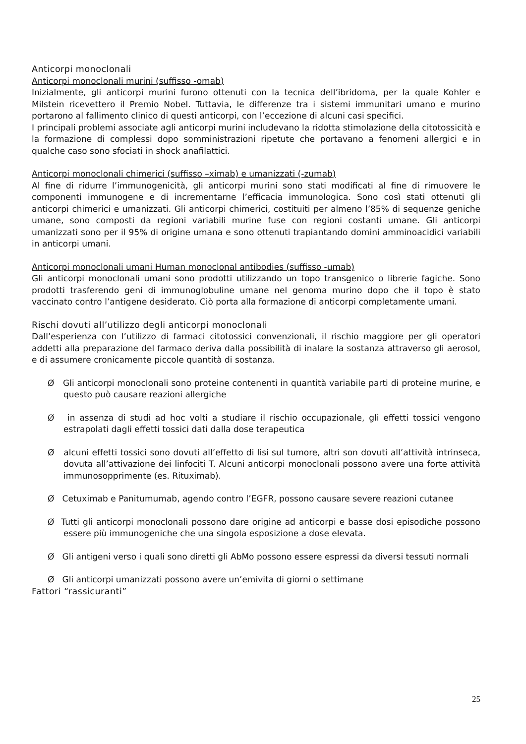Anticorpi monoclonali
Anticorpi monoclonali murini (suffisso -omab)
Inizialmente, gli anticorpi murini furono ottenuti con la tecnica dell’ibridoma, per la quale Kohler e Milstein ricevettero il Premio Nobel. Tuttavia, le differenze tra i sistemi immunitari umano e murino portarono al fallimento clinico di questi anticorpi, con l’eccezione di alcuni casi specifici.
I principali problemi associate agli anticorpi murini includevano la ridotta stimolazione della citotossicità e la formazione di complessi dopo somministrazioni ripetute che portavano a fenomeni allergici e in qualche caso sono sfociati in shock anafilattici.
Anticorpi monoclonali chimerici (suffisso –ximab) e umanizzati (-zumab)
Al fine di ridurre l’immunogenicità, gli anticorpi murini sono stati modificati al fine di rimuovere le componenti immunogene e di incrementarne l’efficacia immunologica. Sono così stati ottenuti gli anticorpi chimerici e umanizzati. Gli anticorpi chimerici, costituiti per almeno l’85% di sequenze geniche umane, sono composti da regioni variabili murine fuse con regioni costanti umane. Gli anticorpi umanizzati sono per il 95% di origine umana e sono ottenuti trapiantando domini amminoacidici variabili in anticorpi umani.
Anticorpi monoclonali umani Human monoclonal antibodies (suffisso -umab)
Gli anticorpi monoclonali umani sono prodotti utilizzando un topo transgenico o librerie fagiche. Sono prodotti trasferendo geni di immunoglobuline umane nel genoma murino dopo che il topo è stato vaccinato contro l’antigene desiderato. Ciò porta alla formazione di anticorpi completamente umani.
Rischi dovuti all’utilizzo degli anticorpi monoclonali
Dall’esperienza con l’utilizzo di farmaci citotossici convenzionali, il rischio maggiore per gli operatori addetti alla preparazione del farmaco deriva dalla possibilità di inalare la sostanza attraverso gli aerosol, e di assumere cronicamente piccole quantità di sostanza.
Ø Gli anticorpi monoclonali sono proteine contenenti in quantità variabile parti di proteine murine, e questo può causare reazioni allergiche
Ø in assenza di studi ad hoc volti a studiare il rischio occupazionale, gli effetti tossici vengono estrapolati dagli effetti tossici dati dalla dose terapeutica
Ø alcuni effetti tossici sono dovuti all’effetto di lisi sul tumore, altri son dovuti all’attività intrinseca, dovuta all’attivazione dei linfociti T. Alcuni anticorpi monoclonali possono avere una forte attività immunosopprimente (es. Rituximab).
Ø Cetuximab e Panitumumab, agendo contro l’EGFR, possono causare severe reazioni cutanee
Ø Tutti gli anticorpi monoclonali possono dare origine ad anticorpi e basse dosi episodiche possono essere più immunogeniche che una singola esposizione a dose elevata.
Ø Gli antigeni verso i quali sono diretti gli AbMo possono essere espressi da diversi tessuti normali
Ø Gli anticorpi umanizzati possono avere un’emivita di giorni o settimane
Fattori “rassicuranti”
25